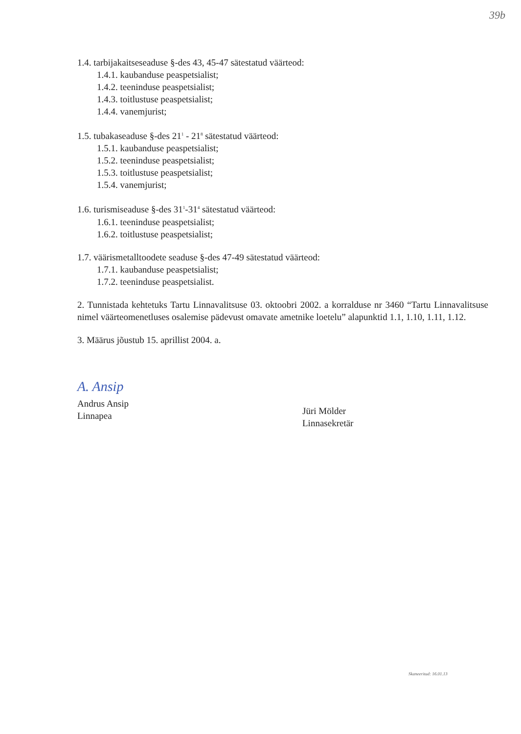39b
1.4. tarbijakaitseseaduse §-des 43, 45-47 sätestatud väärteod:
1.4.1. kaubanduse peaspetsialist;
1.4.2. teeninduse peaspetsialist;
1.4.3. toitlustuse peaspetsialist;
1.4.4. vanemjurist;
1.5. tubakaseaduse §-des 21<sup>1</sup> - 21<sup>8</sup> sätestatud väärteod:
1.5.1. kaubanduse peaspetsialist;
1.5.2. teeninduse peaspetsialist;
1.5.3. toitlustuse peaspetsialist;
1.5.4. vanemjurist;
1.6. turismiseaduse §-des 31<sup>1</sup>-31<sup>4</sup> sätestatud väärteod:
1.6.1. teeninduse peaspetsialist;
1.6.2. toitlustuse peaspetsialist;
1.7. väärismetalltoodete seaduse §-des 47-49 sätestatud väärteod:
1.7.1. kaubanduse peaspetsialist;
1.7.2. teeninduse peaspetsialist.
2. Tunnistada kehtetuks Tartu Linnavalitsuse 03. oktoobri 2002. a korralduse nr 3460 “Tartu Linnavalitsuse nimel väärteomenetluses osalemise pädevust omavate ametnike loetelu” alapunktid 1.1, 1.10, 1.11, 1.12.
3. Määrus jõustub 15. aprillist 2004. a.
A. Ansip
Andrus Ansip
Linnapea
Jüri Mölder
Linnasekretär
Skaneeritud: 16.01.13